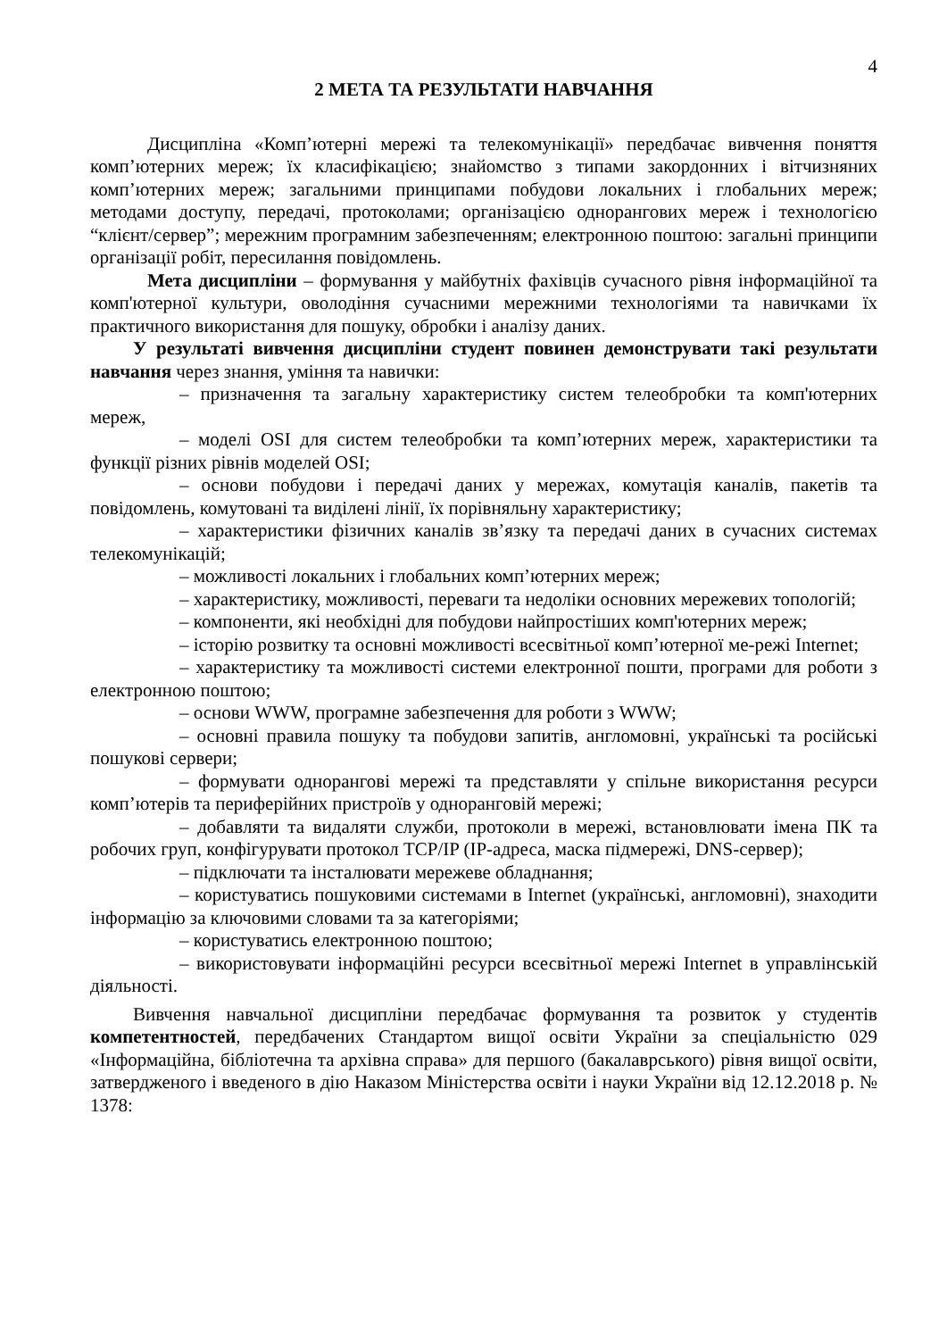4
2 МЕТА ТА РЕЗУЛЬТАТИ НАВЧАННЯ
Дисципліна «Комп’ютерні мережі та телекомунікації» передбачає вивчення поняття комп’ютерних мереж; їх класифікацією; знайомство з типами закордонних і вітчизняних комп’ютерних мереж; загальними принципами побудови локальних і глобальних мереж; методами доступу, передачі, протоколами; організацією однорангових мереж і технологією “клієнт/сервер”; мережним програмним забезпеченням; електронною поштою: загальні принципи організації робіт, пересилання повідомлень.
Мета дисципліни – формування у майбутніх фахівців сучасного рівня інформаційної та комп'ютерної культури, оволодіння сучасними мережними технологіями та навичками їх практичного використання для пошуку, обробки і аналізу даних.
У результаті вивчення дисципліни студент повинен демонструвати такі результати навчання через знання, уміння та навички:
– призначення та загальну характеристику систем телеобробки та комп'ютерних мереж,
– моделі OSI для систем телеобробки та комп’ютерних мереж, характеристики та функції різних рівнів моделей OSI;
– основи побудови і передачі даних у мережах, комутація каналів, пакетів та повідомлень, комутовані та виділені лінії, їх порівняльну характеристику;
– характеристики фізичних каналів зв’язку та передачі даних в сучасних системах телекомунікацій;
– можливості локальних і глобальних комп’ютерних мереж;
– характеристику, можливості, переваги та недоліки основних мережевих топологій;
– компоненти, які необхідні для побудови найпростіших комп'ютерних мереж;
– історію розвитку та основні можливості всесвітньої комп’ютерної ме-режі Internet;
– характеристику та можливості системи електронної пошти, програми для роботи з електронною поштою;
– основи WWW, програмне забезпечення для роботи з WWW;
– основні правила пошуку та побудови запитів, англомовні, українські та російські пошукові сервери;
– формувати однорангові мережі та представляти у спільне використання ресурси комп’ютерів та периферійних пристроїв у одноранговій мережі;
– добавляти та видаляти служби, протоколи в мережі, встановлювати імена ПК та робочих груп, конфігурувати протокол TCP/IP (IP-адреса, маска підмережі, DNS-сервер);
– підключати та інсталювати мережеве обладнання;
– користуватись пошуковими системами в Internet (українські, англомовні), знаходити інформацію за ключовими словами та за категоріями;
– користуватись електронною поштою;
– використовувати інформаційні ресурси всесвітньої мережі Internet в управлінській діяльності.
Вивчення навчальної дисципліни передбачає формування та розвиток у студентів компетентностей, передбачених Стандартом вищої освіти України за спеціальністю 029 «Інформаційна, бібліотечна та архівна справа» для першого (бакалаврського) рівня вищої освіти, затвердженого і введеного в дію Наказом Міністерства освіти і науки України від 12.12.2018 р. № 1378: